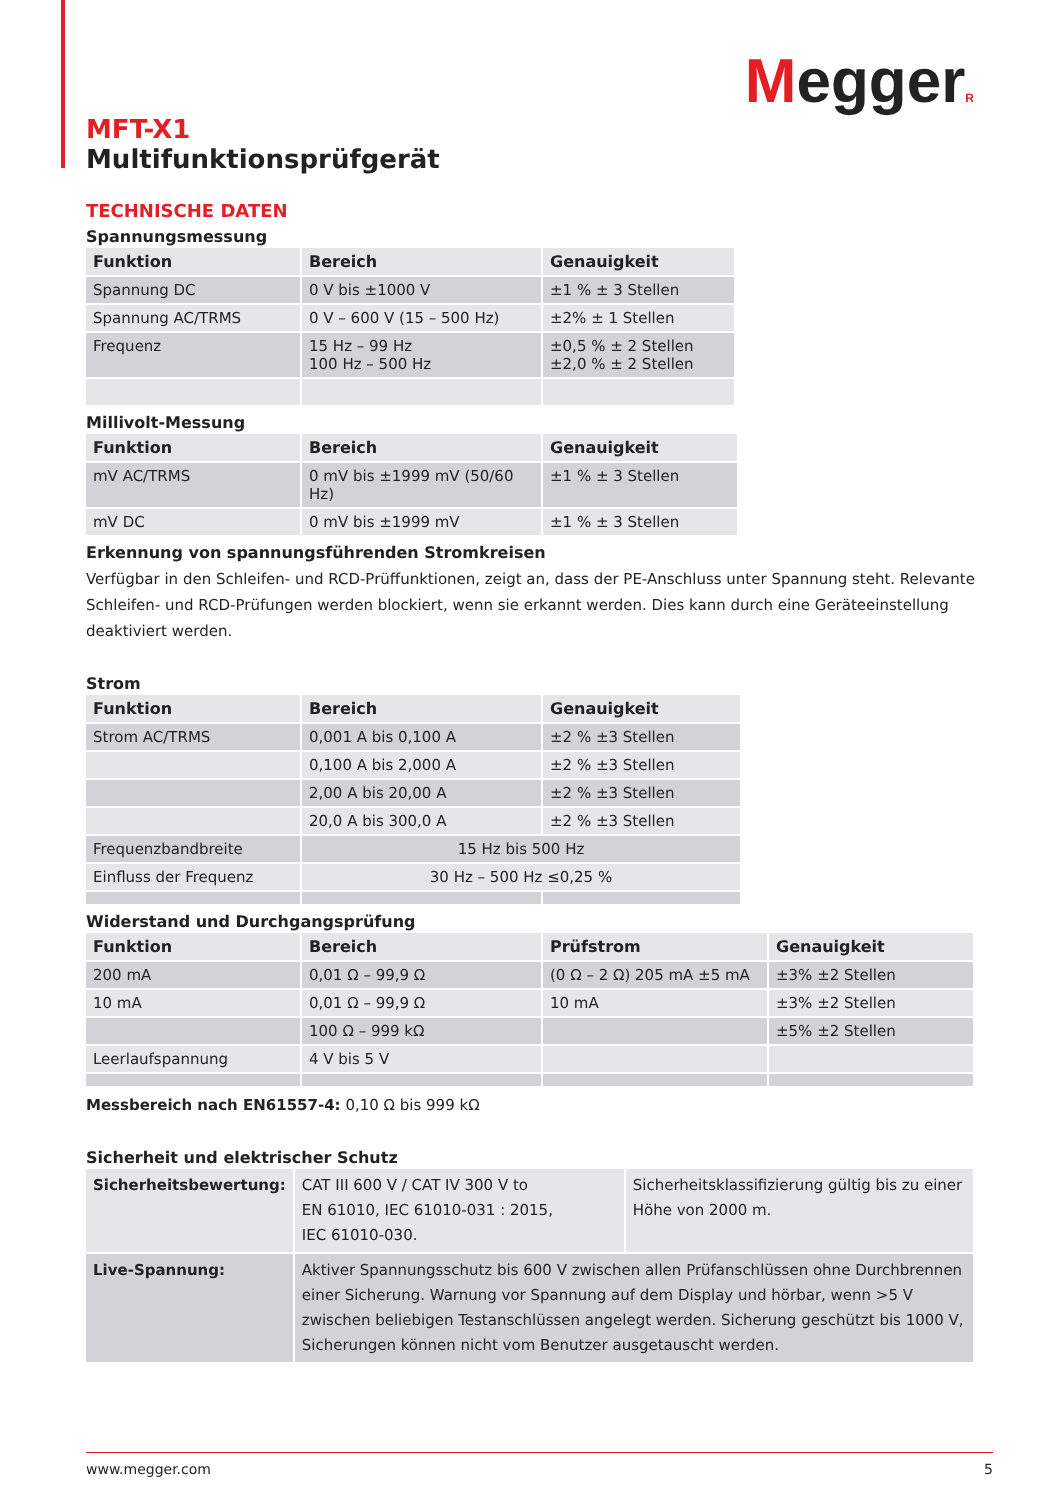MeggerR
MFT-X1
Multifunktionsprüfgerät
TECHNISCHE DATEN
Spannungsmessung
| Funktion | Bereich | Genauigkeit |
| --- | --- | --- |
| Spannung DC | 0 V bis ±1000 V | ±1 % ± 3 Stellen |
| Spannung AC/TRMS | 0 V – 600 V (15 – 500 Hz) | ±2% ± 1 Stellen |
| Frequenz | 15 Hz – 99 Hz 100 Hz – 500 Hz | ±0,5 % ± 2 Stellen ±2,0 % ± 2 Stellen |
Millivolt-Messung
| Funktion | Bereich | Genauigkeit |
| --- | --- | --- |
| mV AC/TRMS | 0 mV bis ±1999 mV (50/60 Hz) | ±1 % ± 3 Stellen |
| mV DC | 0 mV bis ±1999 mV | ±1 % ± 3 Stellen |
Erkennung von spannungsführenden Stromkreisen
Verfügbar in den Schleifen- und RCD-Prüffunktionen, zeigt an, dass der PE-Anschluss unter Spannung steht. Relevante Schleifen- und RCD-Prüfungen werden blockiert, wenn sie erkannt werden. Dies kann durch eine Geräteeinstellung deaktiviert werden.
Strom
| Funktion | Bereich | Genauigkeit |
| --- | --- | --- |
| Strom AC/TRMS | 0,001 A bis 0,100 A | ±2 % ±3 Stellen |
| | 0,100 A bis 2,000 A | ±2 % ±3 Stellen |
| | 2,00 A bis 20,00 A | ±2 % ±3 Stellen |
| | 20,0 A bis 300,0 A | ±2 % ±3 Stellen |
| Frequenzbandbreite | 15 Hz bis 500 Hz | |
| Einfluss der Frequenz | 30 Hz – 500 Hz ≤0,25 % | |
Widerstand und Durchgangsprüfung
| Funktion | Bereich | Prüfstrom | Genauigkeit |
| --- | --- | --- | --- |
| 200 mA | 0,01 Ω – 99,9 Ω | (0 Ω – 2 Ω) 205 mA ±5 mA | ±3% ±2 Stellen |
| 10 mA | 0,01 Ω – 99,9 Ω | 10 mA | ±3% ±2 Stellen |
| | 100 Ω – 999 kΩ | | ±5% ±2 Stellen |
| Leerlaufspannung | 4 V bis 5 V | | |
Messbereich nach EN61557-4: 0,10 Ω bis 999 kΩ
Sicherheit und elektrischer Schutz
| Sicherheitsbewertung: | CAT III 600 V / CAT IV 300 V to EN 61010, IEC 61010-031 : 2015, IEC 61010-030. | Sicherheitsklassifizierung gültig bis zu einer Höhe von 2000 m. |
| Live-Spannung: | Aktiver Spannungsschutz bis 600 V zwischen allen Prüfanschlüssen ohne Durchbrennen einer Sicherung. Warnung vor Spannung auf dem Display und hörbar, wenn >5 V zwischen beliebigen Testanschlüssen angelegt werden. Sicherung geschützt bis 1000 V, Sicherungen können nicht vom Benutzer ausgetauscht werden. | |
www.megger.com 5